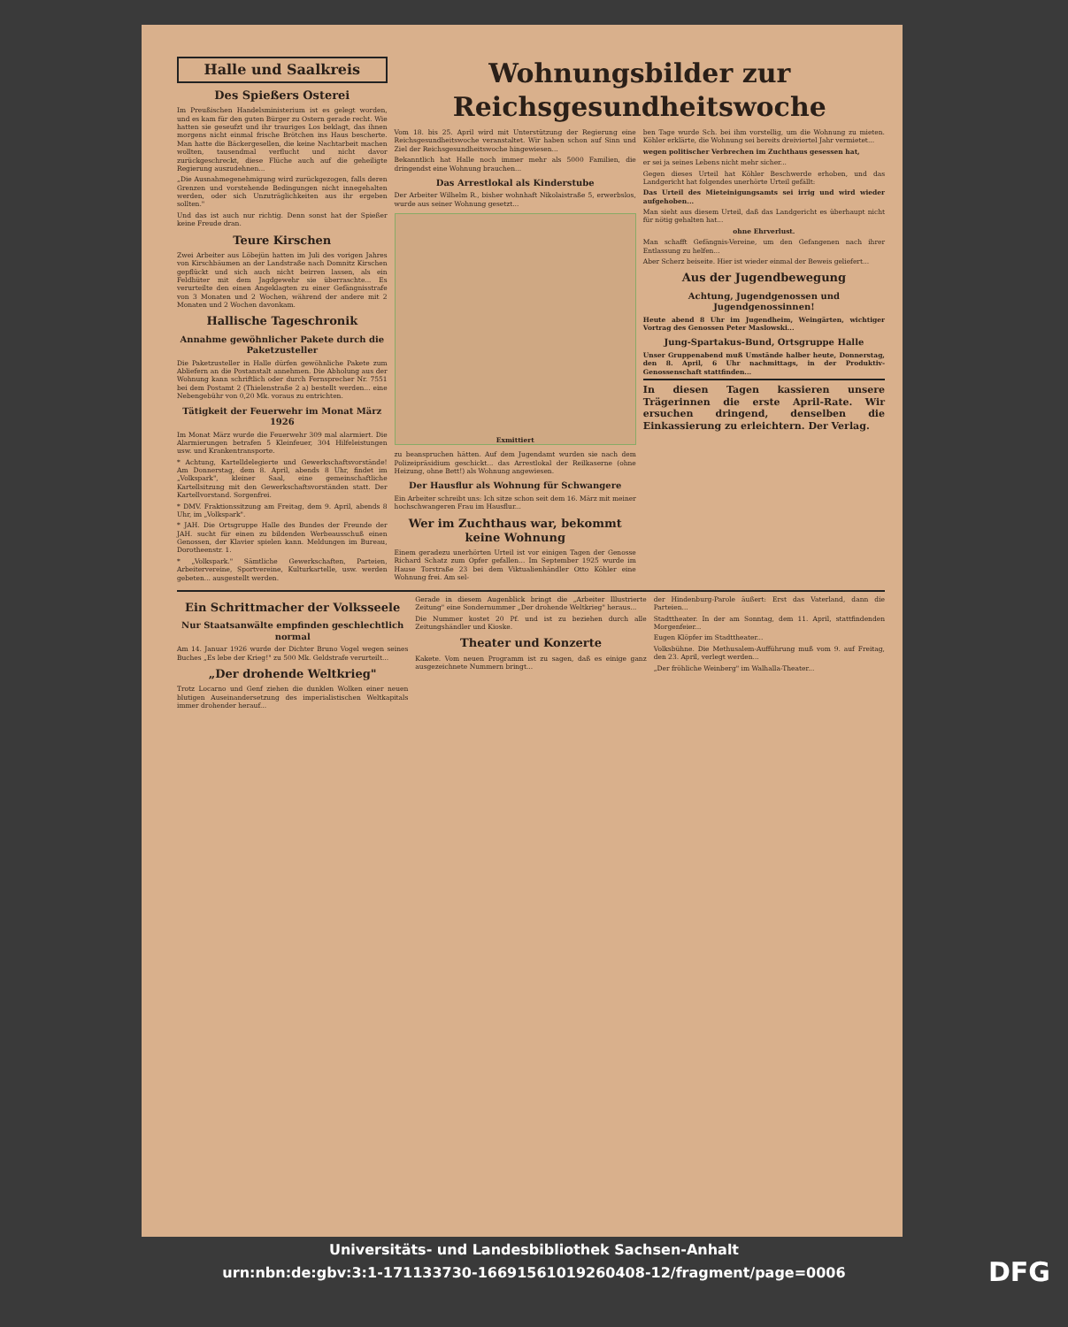Halle und Saalkreis
Des Spießers Osterei
Im Preußischen Handelsministerium ist es gelegt worden, und es kam für den guten Bürger zu Ostern gerade recht. Wie hatten sie geseufzt und ihr trauriges Los beklagt, das ihnen morgens nicht einmal frische Brötchen ins Haus bescherte. Man hatte die Bäckergesellen, die keine Nachtarbeit machen wollten, tausendmal verflucht und nicht davor zurückgeschreckt, diese Flüche auch auf die geheiligte Regierung auszudehnen...
„Die Ausnahmegenehmigung wird zurückgezogen, falls deren Grenzen und vorstehende Bedingungen nicht innegehalten werden, oder sich Unzuträglichkeiten aus ihr ergeben sollten."
Und das ist auch nur richtig. Denn sonst hat der Spießer keine Freude dran.
Teure Kirschen
Zwei Arbeiter aus Löbejün hatten im Juli des vorigen Jahres von Kirschbäumen an der Landstraße nach Domnitz Kirschen gepflückt und sich auch nicht beirren lassen, als ein Feldhüter mit dem Jagdgewehr sie überraschte... Es verurteilte den einen Angeklagten zu einer Gefängnisstrafe von 3 Monaten und 2 Wochen, während der andere mit 2 Monaten und 2 Wochen davonkam.
Hallische Tageschronik
Annahme gewöhnlicher Pakete durch die Paketzusteller
Die Paketzusteller in Halle dürfen gewöhnliche Pakete zum Abliefern an die Postanstalt annehmen. Die Abholung aus der Wohnung kann schriftlich oder durch Fernsprecher Nr. 7551 bei dem Postamt 2 (Thielenstraße 2 a) bestellt werden... eine Nebengebühr von 0,20 Mk. voraus zu entrichten.
Tätigkeit der Feuerwehr im Monat März 1926
Im Monat März wurde die Feuerwehr 309 mal alarmiert. Die Alarmierungen betrafen 5 Kleinfeuer, 304 Hilfeleistungen usw. und Krankentransporte.
* Achtung, Kartelldelegierte und Gewerkschaftsvorstände! Am Donnerstag, dem 8. April, abends 8 Uhr, findet im „Volkspark", kleiner Saal, eine gemeinschaftliche Kartellsitzung mit den Gewerkschaftsvorständen statt. Der Kartellvorstand. Sorgenfrei.
* DMV. Fraktionssitzung am Freitag, dem 9. April, abends 8 Uhr, im „Volkspark".
* JAH. Die Ortsgruppe Halle des Bundes der Freunde der JAH. sucht für einen zu bildenden Werbeausschuß einen Genossen, der Klavier spielen kann. Meldungen im Bureau, Dorotheenstr. 1.
* „Volkspark." Sämtliche Gewerkschaften, Parteien, Arbeitervereine, Sportvereine, Kulturkartelle, usw. werden gebeten... ausgestellt werden.
Wohnungsbilder zur Reichsgesundheitswoche
Vom 18. bis 25. April wird mit Unterstützung der Regierung eine Reichsgesundheitswoche veranstaltet. Wir haben schon auf Sinn und Ziel der Reichsgesundheitswoche hingewiesen...
Bekanntlich hat Halle noch immer mehr als 5000 Familien, die dringendst eine Wohnung brauchen...
Das Arrestlokal als Kinderstube
Der Arbeiter Wilhelm R., bisher wohnhaft Nikolaistraße 5, erwerbslos, wurde aus seiner Wohnung gesetzt...
Exmittiert
zu beanspruchen hätten. Auf dem Jugendamt wurden sie nach dem Polizeipräsidium geschickt... das Arrestlokal der Reilkaserne (ohne Heizung, ohne Bett!) als Wohnung angewiesen.
Der Hausflur als Wohnung für Schwangere
Ein Arbeiter schreibt uns: Ich sitze schon seit dem 16. März mit meiner hochschwangeren Frau im Hausflur...
Wer im Zuchthaus war, bekommt keine Wohnung
Einem geradezu unerhörten Urteil ist vor einigen Tagen der Genosse Richard Schatz zum Opfer gefallen... Im September 1925 wurde im Hause Torstraße 23 bei dem Viktualienhändler Otto Köhler eine Wohnung frei. Am sel-
ben Tage wurde Sch. bei ihm vorstellig, um die Wohnung zu mieten. Köhler erklärte, die Wohnung sei bereits dreiviertel Jahr vermietet...
wegen politischer Verbrechen im Zuchthaus gesessen hat,
er sei ja seines Lebens nicht mehr sicher...
Gegen dieses Urteil hat Köhler Beschwerde erhoben, und das Landgericht hat folgendes unerhörte Urteil gefällt:
Das Urteil des Mieteinigungsamts sei irrig und wird wieder aufgehoben...
Man sieht aus diesem Urteil, daß das Landgericht es überhaupt nicht für nötig gehalten hat...
ohne Ehrverlust.
Man schafft Gefängnis-Vereine, um den Gefangenen nach ihrer Entlassung zu helfen...
Aber Scherz beiseite. Hier ist wieder einmal der Beweis geliefert...
Aus der Jugendbewegung
Achtung, Jugendgenossen und Jugendgenossinnen!
Heute abend 8 Uhr im Jugendheim, Weingärten, wichtiger Vortrag des Genossen Peter Maslowski...
Jung-Spartakus-Bund, Ortsgruppe Halle
Unser Gruppenabend muß Umstände halber heute, Donnerstag, den 8. April, 6 Uhr nachmittags, in der Produktiv-Genossenschaft stattfinden...
In diesen Tagen kassieren unsere Trägerinnen die erste April-Rate. Wir ersuchen dringend, denselben die Einkassierung zu erleichtern. Der Verlag.
Ein Schrittmacher der Volksseele
Nur Staatsanwälte empfinden geschlechtlich normal
Am 14. Januar 1926 wurde der Dichter Bruno Vogel wegen seines Buches „Es lebe der Krieg!" zu 500 Mk. Geldstrafe verurteilt...
„Der drohende Weltkrieg"
Trotz Locarno und Genf ziehen die dunklen Wolken einer neuen blutigen Auseinandersetzung des imperialistischen Weltkapitals immer drohender herauf...
Gerade in diesem Augenblick bringt die „Arbeiter Illustrierte Zeitung" eine Sondernummer „Der drohende Weltkrieg" heraus...
Die Nummer kostet 20 Pf. und ist zu beziehen durch alle Zeitungshändler und Kioske.
Theater und Konzerte
Kakete. Vom neuen Programm ist zu sagen, daß es einige ganz ausgezeichnete Nummern bringt...
der Hindenburg-Parole äußert: Erst das Vaterland, dann die Parteien...
Stadttheater. In der am Sonntag, dem 11. April, stattfindenden Morgenfeier...
Eugen Klöpfer im Stadttheater...
Volksbühne. Die Methusalem-Aufführung muß vom 9. auf Freitag, den 23. April, verlegt werden...
„Der fröhliche Weinberg" im Walhalla-Theater...
Universitäts- und Landesbibliothek Sachsen-Anhalt
urn:nbn:de:gbv:3:1-171133730-16691561019260408-12/fragment/page=0006
DFG